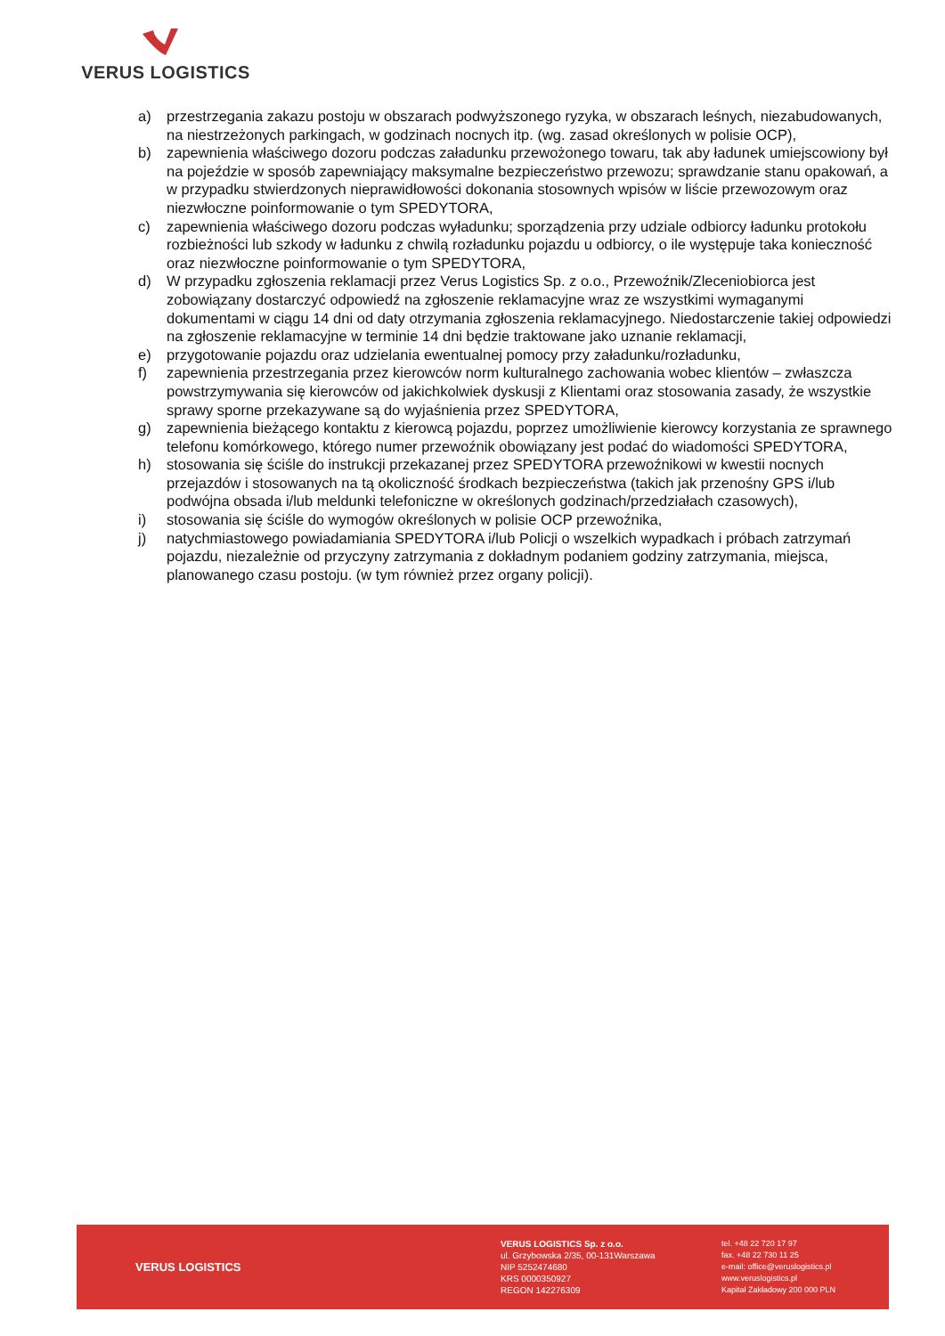VERUS LOGISTICS
a) przestrzegania zakazu postoju w obszarach podwyższonego ryzyka, w obszarach leśnych, niezabudowanych, na niestrzeżonych parkingach, w godzinach nocnych itp. (wg. zasad określonych w polisie OCP),
b) zapewnienia właściwego dozoru podczas załadunku przewożonego towaru, tak aby ładunek umiejscowiony był na pojeździe w sposób zapewniający maksymalne bezpieczeństwo przewozu; sprawdzanie stanu opakowań, a w przypadku stwierdzonych nieprawidłowości dokonania stosownych wpisów w liście przewozowym oraz niezwłoczne poinformowanie o tym SPEDYTORA,
c) zapewnienia właściwego dozoru podczas wyładunku; sporządzenia przy udziale odbiorcy ładunku protokołu rozbieżności lub szkody w ładunku z chwilą rozładunku pojazdu u odbiorcy, o ile występuje taka konieczność oraz niezwłoczne poinformowanie o tym SPEDYTORA,
d) W przypadku zgłoszenia reklamacji przez Verus Logistics Sp. z o.o., Przewoźnik/Zleceniobiorca jest zobowiązany dostarczyć odpowiedź na zgłoszenie reklamacyjne wraz ze wszystkimi wymaganymi dokumentami w ciągu 14 dni od daty otrzymania zgłoszenia reklamacyjnego. Niedostarczenie takiej odpowiedzi na zgłoszenie reklamacyjne w terminie 14 dni będzie traktowane jako uznanie reklamacji,
e) przygotowanie pojazdu oraz udzielania ewentualnej pomocy przy załadunku/rozładunku,
f) zapewnienia przestrzegania przez kierowców norm kulturalnego zachowania wobec klientów – zwłaszcza powstrzymywania się kierowców od jakichkolwiek dyskusji z Klientami oraz stosowania zasady, że wszystkie sprawy sporne przekazywane są do wyjaśnienia przez SPEDYTORA,
g) zapewnienia bieżącego kontaktu z kierowcą pojazdu, poprzez umożliwienie kierowcy korzystania ze sprawnego telefonu komórkowego, którego numer przewoźnik obowiązany jest podać do wiadomości SPEDYTORA,
h) stosowania się ściśle do instrukcji przekazanej przez SPEDYTORA przewoźnikowi w kwestii nocnych przejazdów i stosowanych na tą okoliczność środkach bezpieczeństwa (takich jak przenośny GPS i/lub podwójna obsada i/lub meldunki telefoniczne w określonych godzinach/przedziałach czasowych),
i) stosowania się ściśle do wymogów określonych w polisie OCP przewoźnika,
j) natychmiastowego powiadamiania SPEDYTORA i/lub Policji o wszelkich wypadkach i próbach zatrzymań pojazdu, niezależnie od przyczyny zatrzymania z dokładnym podaniem godziny zatrzymania, miejsca, planowanego czasu postoju. (w tym również przez organy policji).
VERUS LOGISTICS
VERUS LOGISTICS Sp. z o.o.
ul. Grzybowska 2/35, 00-131Warszawa
NIP 5252474680
KRS 0000350927
REGON 142276309
tel. +48 22 720 17 97
fax. +48 22 730 11 25
e-mail: office@veruslogistics.pl
www.veruslogistics.pl
Kapitał Zakładowy 200 000 PLN